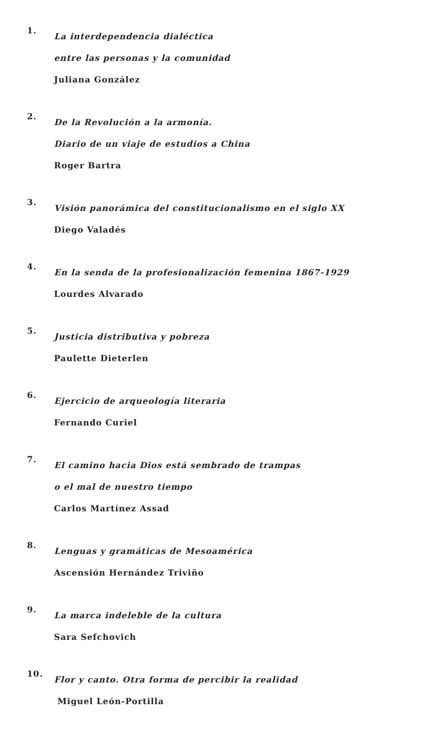1.
La interdependencia dialéctica
entre las personas y la comunidad
Juliana González
2.
De la Revolución a la armonía.
Diario de un viaje de estudios a China
Roger Bartra
3.
Visión panorámica del constitucionalismo en el siglo XX
Diego Valadés
4.
En la senda de la profesionalización femenina 1867-1929
Lourdes Alvarado
5.
Justicia distributiva y pobreza
Paulette Dieterlen
6.
Ejercicio de arqueología literaria
Fernando Curiel
7.
El camino hacia Dios está sembrado de trampas
o el mal de nuestro tiempo
Carlos Martínez Assad
8.
Lenguas y gramáticas de Mesoamérica
Ascensión Hernández Triviño
9.
La marca indeleble de la cultura
Sara Sefchovich
10.
Flor y canto. Otra forma de percibir la realidad
Miguel León-Portilla